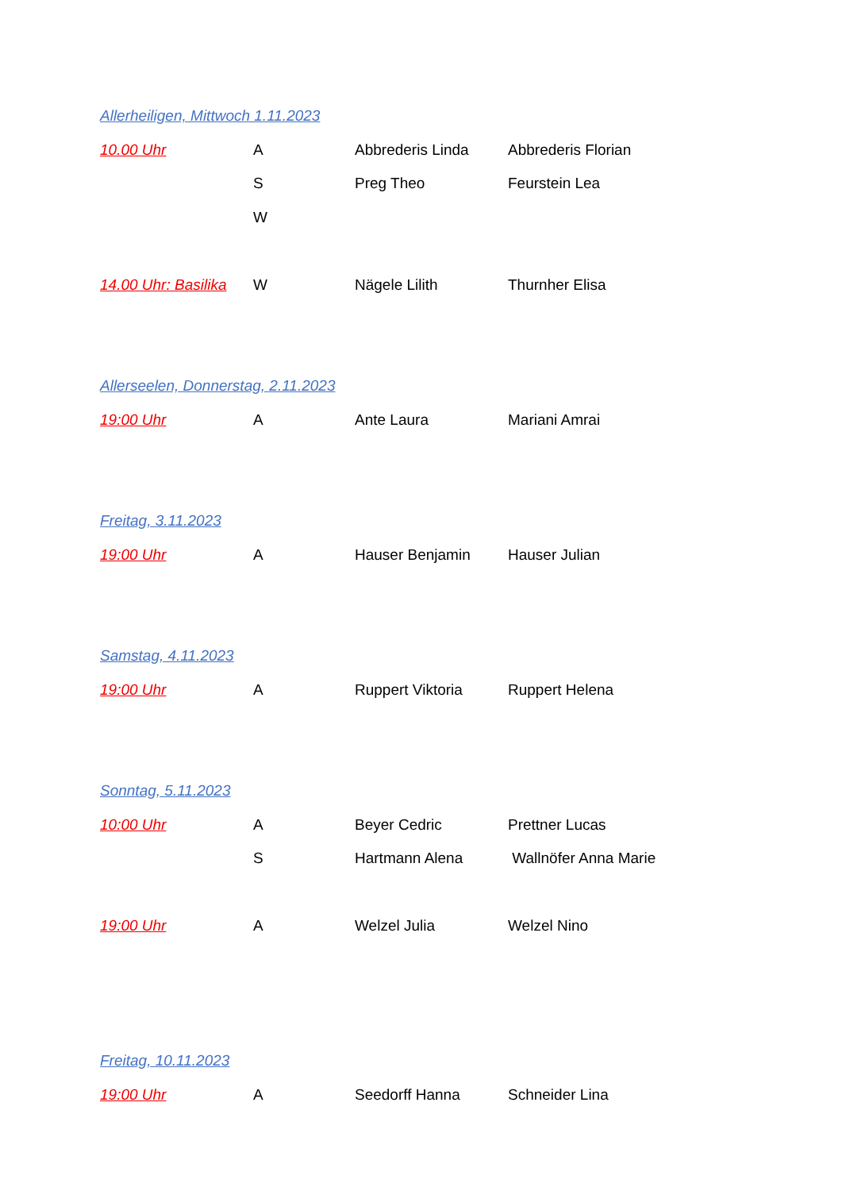Allerheiligen, Mittwoch 1.11.2023
10.00 Uhr A Abbrederis Linda Abbrederis Florian
S Preg Theo Feurstein Lea
W
14.00 Uhr: Basilika W Nägele Lilith Thurnher Elisa
Allerseelen, Donnerstag, 2.11.2023
19:00 Uhr A Ante Laura Mariani Amrai
Freitag, 3.11.2023
19:00 Uhr A Hauser Benjamin Hauser Julian
Samstag, 4.11.2023
19:00 Uhr A Ruppert Viktoria Ruppert Helena
Sonntag, 5.11.2023
10:00 Uhr A Beyer Cedric Prettner Lucas
S Hartmann Alena Wallnöfer Anna Marie
19:00 Uhr A Welzel Julia Welzel Nino
Freitag, 10.11.2023
19:00 Uhr A Seedorff Hanna Schneider Lina